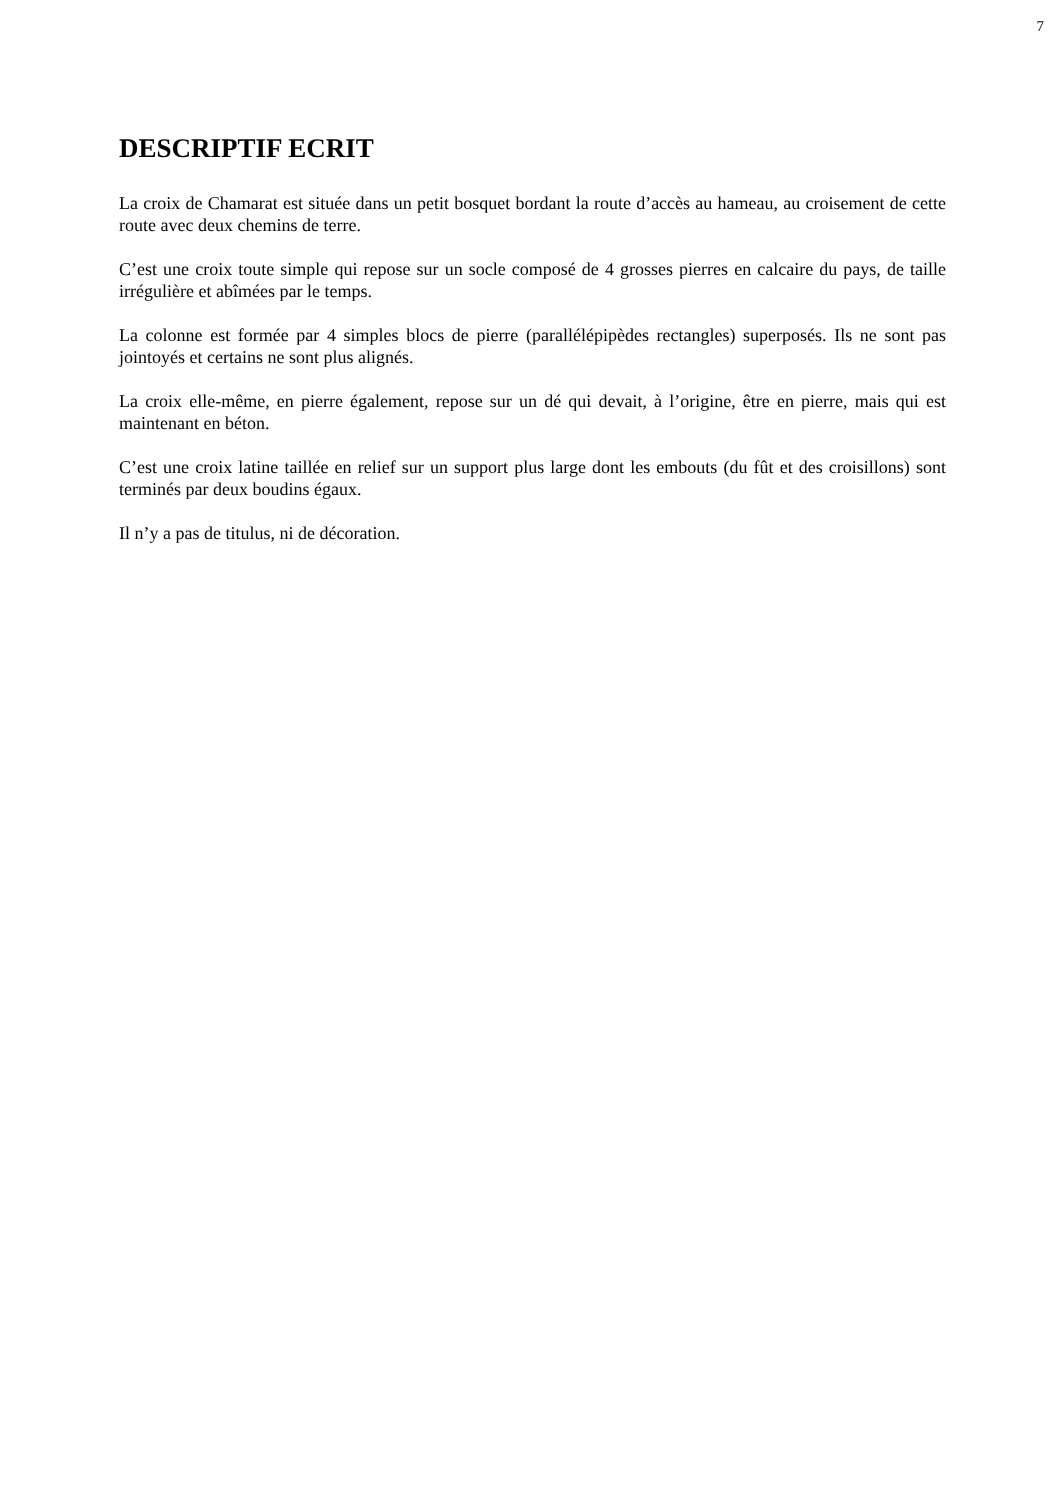7
DESCRIPTIF ECRIT
La croix de Chamarat est située dans un petit bosquet bordant la route d’accès au hameau, au croisement de cette route avec deux chemins de terre.
C’est une croix toute simple qui repose sur un socle composé de 4 grosses pierres en calcaire du pays, de taille irrégulière et abîmées par le temps.
La colonne est formée par 4 simples blocs de pierre (parallélépipèdes rectangles) superposés. Ils ne sont pas jointoyés et certains ne sont plus alignés.
La croix elle-même, en pierre également, repose sur un dé qui devait, à l’origine, être en pierre, mais qui est maintenant en béton.
C’est une croix latine taillée en relief sur un support plus large dont les embouts (du fût et des croisillons) sont terminés par deux boudins égaux.
Il n’y a pas de titulus, ni de décoration.